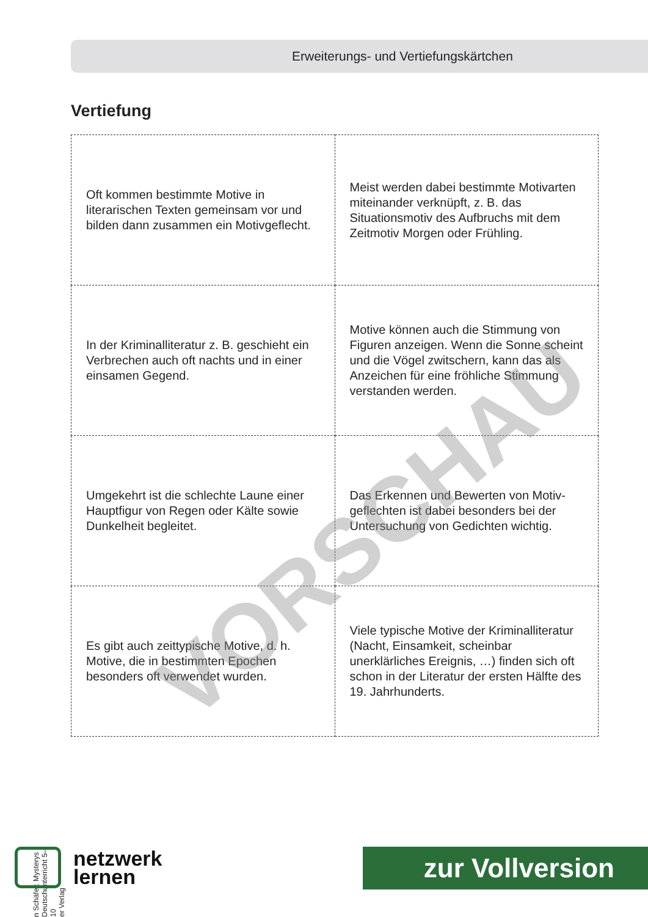Erweiterungs- und Vertiefungskärtchen
Vertiefung
| Oft kommen bestimmte Motive in literarischen Texten gemeinsam vor und bilden dann zusammen ein Motiv­geflecht. | Meist werden dabei bestimmte Motivarten miteinander verknüpft, z. B. das Situationsmotiv des Aufbruchs mit dem Zeitmotiv Morgen oder Frühling. |
| In der Kriminalliteratur z. B. geschieht ein Verbrechen auch oft nachts und in einer einsamen Gegend. | Motive können auch die Stimmung von Figuren anzeigen. Wenn die Sonne scheint und die Vögel zwitschern, kann das als Anzeichen für eine fröhliche Stimmung verstanden werden. |
| Umgekehrt ist die schlechte Laune einer Hauptfigur von Regen oder Kälte sowie Dunkelheit begleitet. | Das Erkennen und Bewerten von Motiv­geflechten ist dabei besonders bei der Untersuchung von Gedichten wichtig. |
| Es gibt auch zeittypische Motive, d. h. Motive, die in bestimmten Epochen besonders oft verwendet wurden. | Viele typische Motive der Kriminal­literatur (Nacht, Einsamkeit, scheinbar unerklärliches Ereignis, …) finden sich oft schon in der Literatur der ersten Hälfte des 19. Jahrhunderts. |
VORSCHAU
n Schäfer: Mysterys Deutschunterricht 5–10
er Verlag
netzwerk
lernen
zur Vollversion